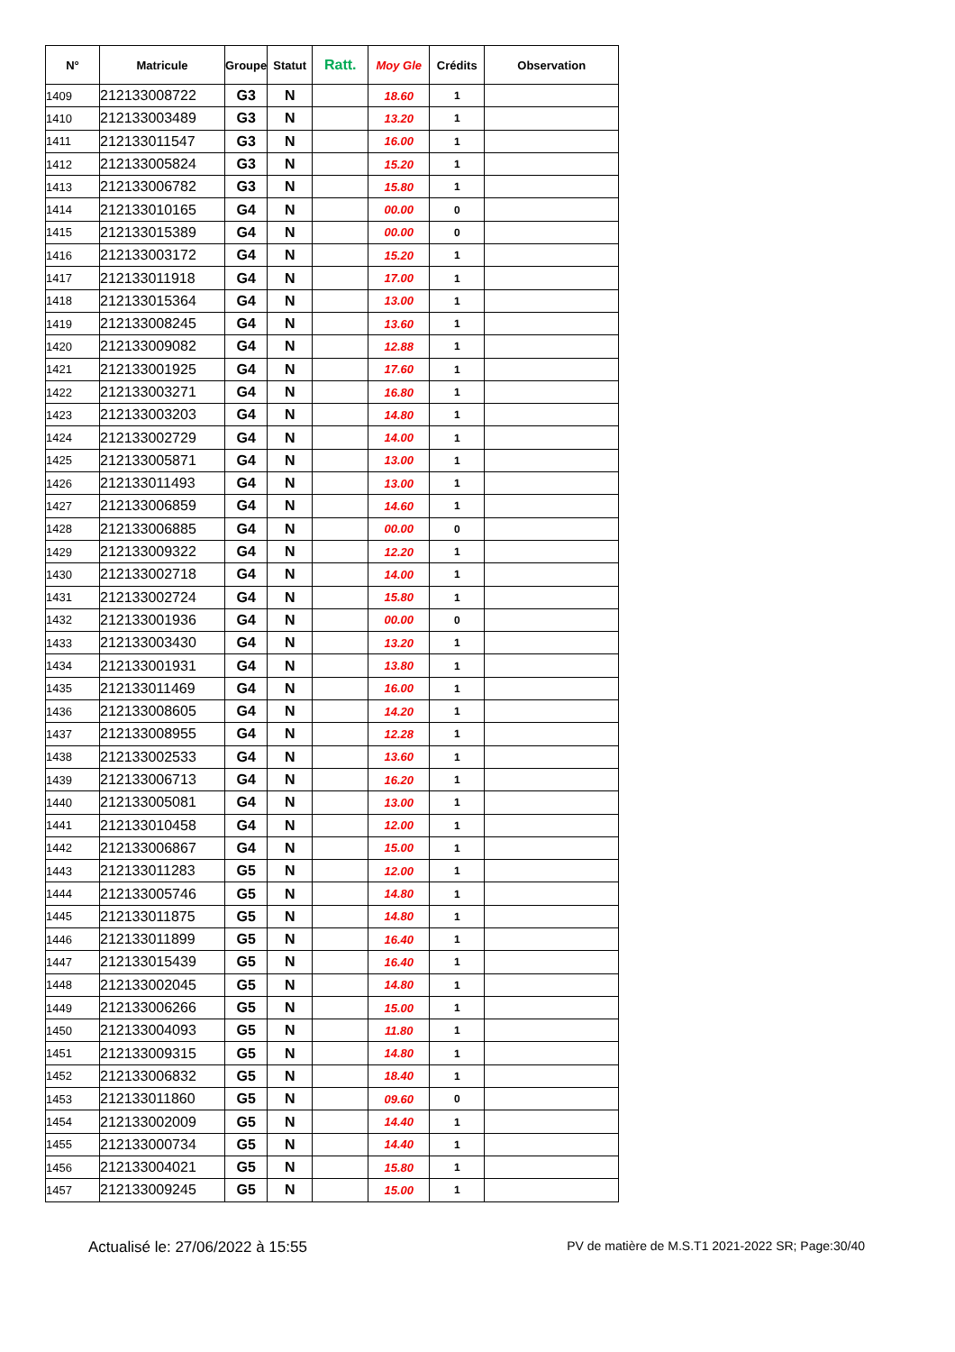| N° | Matricule | Groupe | Statut | Ratt. | Moy Gle | Crédits | Observation |
| --- | --- | --- | --- | --- | --- | --- | --- |
| 1409 | 212133008722 | G3 | N | | 18.60 | 1 | |
| 1410 | 212133003489 | G3 | N | | 13.20 | 1 | |
| 1411 | 212133011547 | G3 | N | | 16.00 | 1 | |
| 1412 | 212133005824 | G3 | N | | 15.20 | 1 | |
| 1413 | 212133006782 | G3 | N | | 15.80 | 1 | |
| 1414 | 212133010165 | G4 | N | | 00.00 | 0 | |
| 1415 | 212133015389 | G4 | N | | 00.00 | 0 | |
| 1416 | 212133003172 | G4 | N | | 15.20 | 1 | |
| 1417 | 212133011918 | G4 | N | | 17.00 | 1 | |
| 1418 | 212133015364 | G4 | N | | 13.00 | 1 | |
| 1419 | 212133008245 | G4 | N | | 13.60 | 1 | |
| 1420 | 212133009082 | G4 | N | | 12.88 | 1 | |
| 1421 | 212133001925 | G4 | N | | 17.60 | 1 | |
| 1422 | 212133003271 | G4 | N | | 16.80 | 1 | |
| 1423 | 212133003203 | G4 | N | | 14.80 | 1 | |
| 1424 | 212133002729 | G4 | N | | 14.00 | 1 | |
| 1425 | 212133005871 | G4 | N | | 13.00 | 1 | |
| 1426 | 212133011493 | G4 | N | | 13.00 | 1 | |
| 1427 | 212133006859 | G4 | N | | 14.60 | 1 | |
| 1428 | 212133006885 | G4 | N | | 00.00 | 0 | |
| 1429 | 212133009322 | G4 | N | | 12.20 | 1 | |
| 1430 | 212133002718 | G4 | N | | 14.00 | 1 | |
| 1431 | 212133002724 | G4 | N | | 15.80 | 1 | |
| 1432 | 212133001936 | G4 | N | | 00.00 | 0 | |
| 1433 | 212133003430 | G4 | N | | 13.20 | 1 | |
| 1434 | 212133001931 | G4 | N | | 13.80 | 1 | |
| 1435 | 212133011469 | G4 | N | | 16.00 | 1 | |
| 1436 | 212133008605 | G4 | N | | 14.20 | 1 | |
| 1437 | 212133008955 | G4 | N | | 12.28 | 1 | |
| 1438 | 212133002533 | G4 | N | | 13.60 | 1 | |
| 1439 | 212133006713 | G4 | N | | 16.20 | 1 | |
| 1440 | 212133005081 | G4 | N | | 13.00 | 1 | |
| 1441 | 212133010458 | G4 | N | | 12.00 | 1 | |
| 1442 | 212133006867 | G4 | N | | 15.00 | 1 | |
| 1443 | 212133011283 | G5 | N | | 12.00 | 1 | |
| 1444 | 212133005746 | G5 | N | | 14.80 | 1 | |
| 1445 | 212133011875 | G5 | N | | 14.80 | 1 | |
| 1446 | 212133011899 | G5 | N | | 16.40 | 1 | |
| 1447 | 212133015439 | G5 | N | | 16.40 | 1 | |
| 1448 | 212133002045 | G5 | N | | 14.80 | 1 | |
| 1449 | 212133006266 | G5 | N | | 15.00 | 1 | |
| 1450 | 212133004093 | G5 | N | | 11.80 | 1 | |
| 1451 | 212133009315 | G5 | N | | 14.80 | 1 | |
| 1452 | 212133006832 | G5 | N | | 18.40 | 1 | |
| 1453 | 212133011860 | G5 | N | | 09.60 | 0 | |
| 1454 | 212133002009 | G5 | N | | 14.40 | 1 | |
| 1455 | 212133000734 | G5 | N | | 14.40 | 1 | |
| 1456 | 212133004021 | G5 | N | | 15.80 | 1 | |
| 1457 | 212133009245 | G5 | N | | 15.00 | 1 | |
Actualisé le: 27/06/2022 à 15:55 PV de matière de M.S.T1 2021-2022 SR; Page:30/40